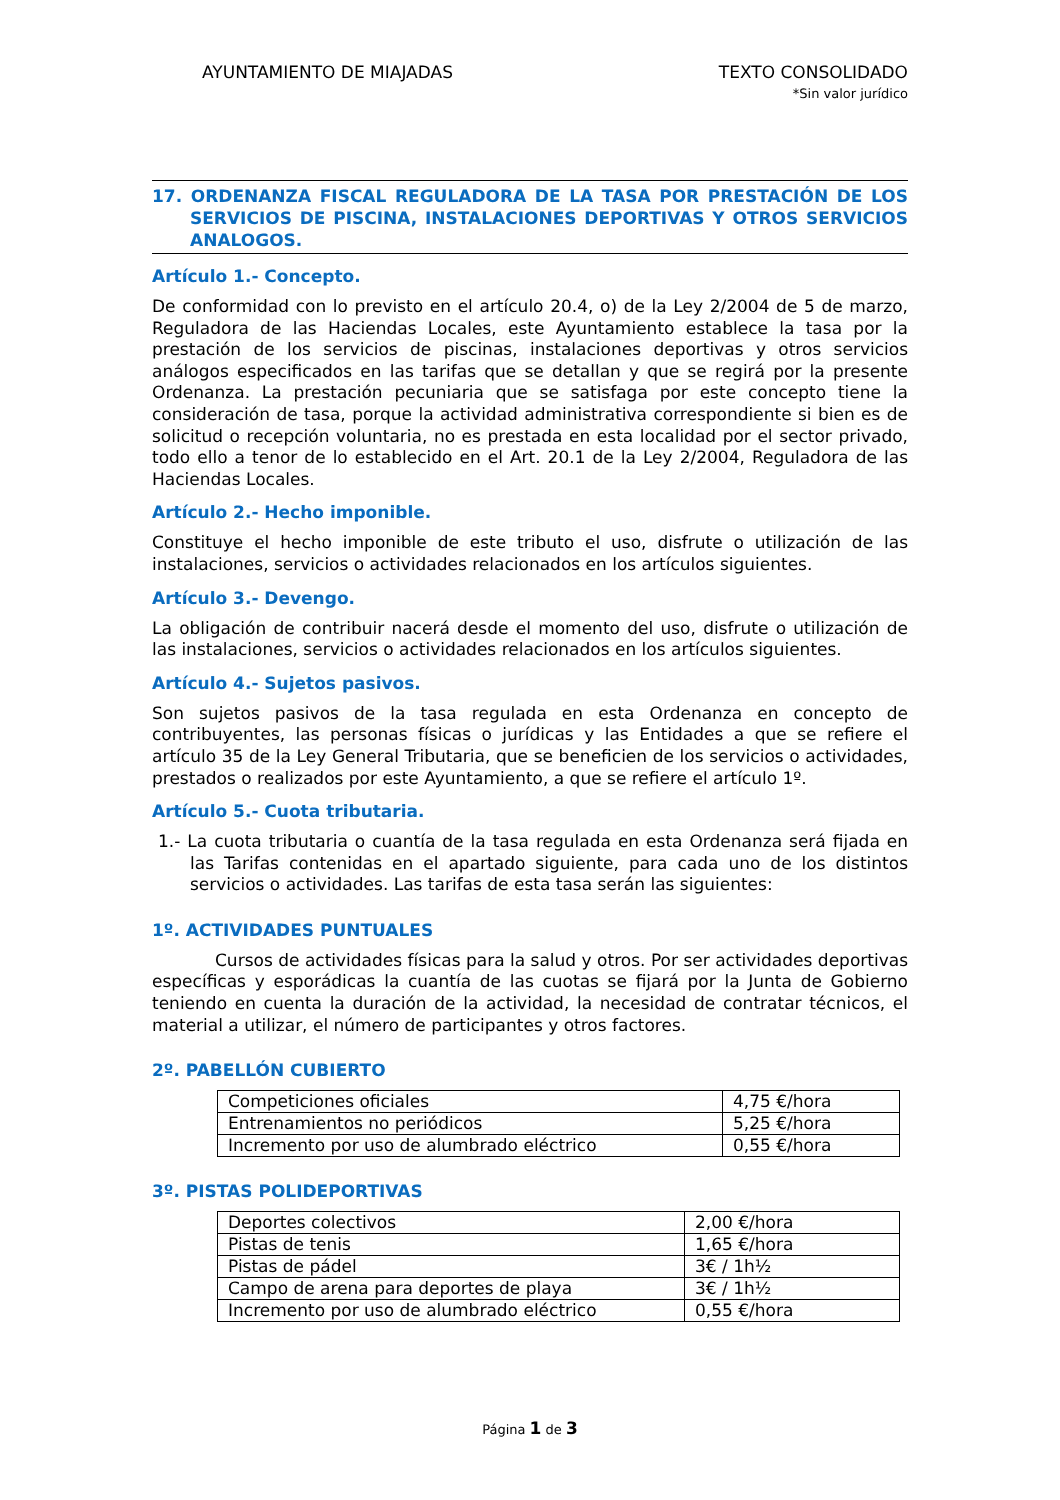AYUNTAMIENTO DE MIAJADAS TEXTO CONSOLIDADO
*Sin valor jurídico
17. ORDENANZA FISCAL REGULADORA DE LA TASA POR PRESTACIÓN DE LOS SERVICIOS DE PISCINA, INSTALACIONES DEPORTIVAS Y OTROS SERVICIOS ANALOGOS.
Artículo 1.- Concepto.
De conformidad con lo previsto en el artículo 20.4, o) de la Ley 2/2004 de 5 de marzo, Reguladora de las Haciendas Locales, este Ayuntamiento establece la tasa por la prestación de los servicios de piscinas, instalaciones deportivas y otros servicios análogos especificados en las tarifas que se detallan y que se regirá por la presente Ordenanza. La prestación pecuniaria que se satisfaga por este concepto tiene la consideración de tasa, porque la actividad administrativa correspondiente si bien es de solicitud o recepción voluntaria, no es prestada en esta localidad por el sector privado, todo ello a tenor de lo establecido en el Art. 20.1 de la Ley 2/2004, Reguladora de las Haciendas Locales.
Artículo 2.- Hecho imponible.
Constituye el hecho imponible de este tributo el uso, disfrute o utilización de las instalaciones, servicios o actividades relacionados en los artículos siguientes.
Artículo 3.- Devengo.
La obligación de contribuir nacerá desde el momento del uso, disfrute o utilización de las instalaciones, servicios o actividades relacionados en los artículos siguientes.
Artículo 4.- Sujetos pasivos.
Son sujetos pasivos de la tasa regulada en esta Ordenanza en concepto de contribuyentes, las personas físicas o jurídicas y las Entidades a que se refiere el artículo 35 de la Ley General Tributaria, que se beneficien de los servicios o actividades, prestados o realizados por este Ayuntamiento, a que se refiere el artículo 1º.
Artículo 5.- Cuota tributaria.
1.- La cuota tributaria o cuantía de la tasa regulada en esta Ordenanza será fijada en las Tarifas contenidas en el apartado siguiente, para cada uno de los distintos servicios o actividades. Las tarifas de esta tasa serán las siguientes:
1º. ACTIVIDADES PUNTUALES
Cursos de actividades físicas para la salud y otros. Por ser actividades deportivas específicas y esporádicas la cuantía de las cuotas se fijará por la Junta de Gobierno teniendo en cuenta la duración de la actividad, la necesidad de contratar técnicos, el material a utilizar, el número de participantes y otros factores.
2º. PABELLÓN CUBIERTO
| Competiciones oficiales | 4,75 €/hora |
| Entrenamientos no periódicos | 5,25 €/hora |
| Incremento por uso de alumbrado eléctrico | 0,55 €/hora |
3º. PISTAS POLIDEPORTIVAS
| Deportes colectivos | 2,00 €/hora |
| Pistas de tenis | 1,65 €/hora |
| Pistas de pádel | 3€ / 1h½ |
| Campo de arena para deportes de playa | 3€ / 1h½ |
| Incremento por uso de alumbrado eléctrico | 0,55 €/hora |
Página 1 de 3